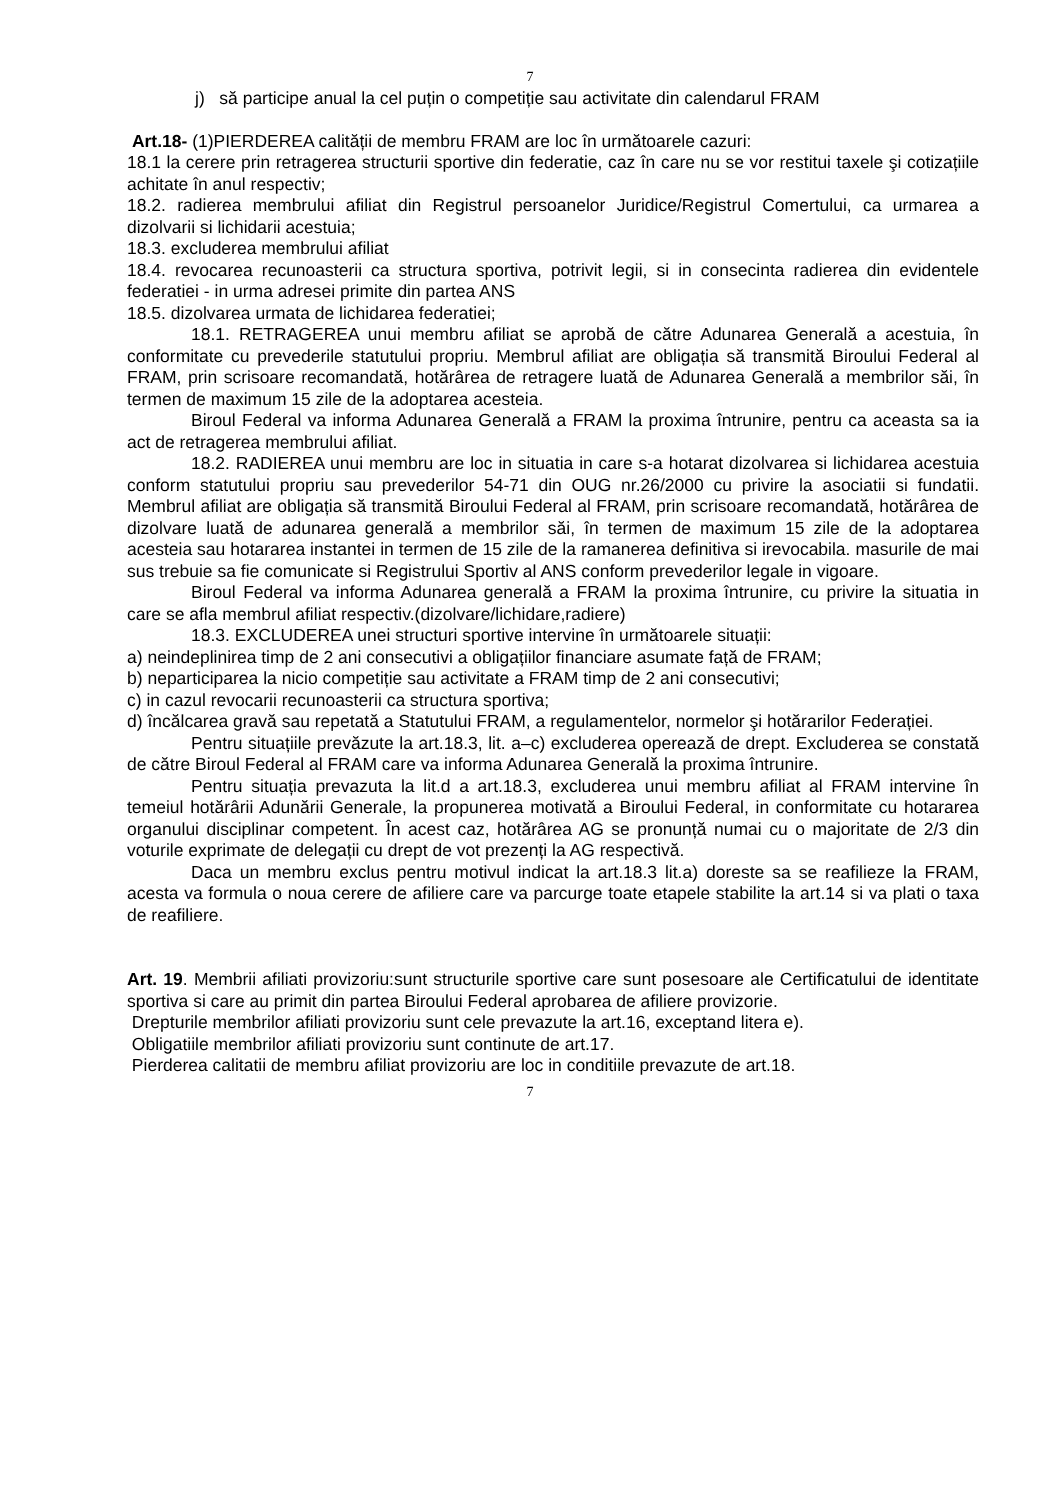7
j) să participe anual la cel puțin o competiție sau activitate din calendarul FRAM
Art.18- (1)PIERDEREA calității de membru FRAM are loc în următoarele cazuri:
18.1 la cerere prin retragerea structurii sportive din federatie, caz în care nu se vor restitui taxele şi cotizațiile achitate în anul respectiv;
18.2. radierea membrului afiliat din Registrul persoanelor Juridice/Registrul Comertului, ca urmarea a dizolvarii si lichidarii acestuia;
18.3. excluderea membrului afiliat
18.4. revocarea recunoasterii ca structura sportiva, potrivit legii, si in consecinta radierea din evidentele federatiei - in urma adresei primite din partea ANS
18.5. dizolvarea urmata de lichidarea federatiei;
18.1. RETRAGEREA unui membru afiliat se aprobă de către Adunarea Generală a acestuia, în conformitate cu prevederile statutului propriu. Membrul afiliat are obligația să transmită Biroului Federal al FRAM, prin scrisoare recomandată, hotărârea de retragere luată de Adunarea Generală a membrilor săi, în termen de maximum 15 zile de la adoptarea acesteia.
Biroul Federal va informa Adunarea Generală a FRAM la proxima întrunire, pentru ca aceasta sa ia act de retragerea membrului afiliat.
18.2. RADIEREA unui membru are loc in situatia in care s-a hotarat dizolvarea si lichidarea acestuia conform statutului propriu sau prevederilor 54-71 din OUG nr.26/2000 cu privire la asociatii si fundatii. Membrul afiliat are obligația să transmită Biroului Federal al FRAM, prin scrisoare recomandată, hotărârea de dizolvare luată de adunarea generală a membrilor săi, în termen de maximum 15 zile de la adoptarea acesteia sau hotararea instantei in termen de 15 zile de la ramanerea definitiva si irevocabila. masurile de mai sus trebuie sa fie comunicate si Registrului Sportiv al ANS conform prevederilor legale in vigoare.
Biroul Federal va informa Adunarea generală a FRAM la proxima întrunire, cu privire la situatia in care se afla membrul afiliat respectiv.(dizolvare/lichidare,radiere)
18.3. EXCLUDEREA unei structuri sportive intervine în următoarele situații:
a) neindeplinirea timp de 2 ani consecutivi a obligațiilor financiare asumate față de FRAM;
b) neparticiparea la nicio competiție sau activitate a FRAM timp de 2 ani consecutivi;
c) in cazul revocarii recunoasterii ca structura sportiva;
d) încălcarea gravă sau repetată a Statutului FRAM, a regulamentelor, normelor şi hotărarilor Federației.
Pentru situațiile prevăzute la art.18.3, lit. a–c) excluderea operează de drept. Excluderea se constată de către Biroul Federal al FRAM care va informa Adunarea Generală la proxima întrunire.
Pentru situația prevazuta la lit.d a art.18.3, excluderea unui membru afiliat al FRAM intervine în temeiul hotărârii Adunării Generale, la propunerea motivată a Biroului Federal, in conformitate cu hotararea organului disciplinar competent. În acest caz, hotărârea AG se pronunță numai cu o majoritate de 2/3 din voturile exprimate de delegații cu drept de vot prezenți la AG respectivă.
Daca un membru exclus pentru motivul indicat la art.18.3 lit.a) doreste sa se reafilieze la FRAM, acesta va formula o noua cerere de afiliere care va parcurge toate etapele stabilite la art.14 si va plati o taxa de reafiliere.
Art. 19. Membrii afiliati provizoriu:sunt structurile sportive care sunt posesoare ale Certificatului de identitate sportiva si care au primit din partea Biroului Federal aprobarea de afiliere provizorie.
Drepturile membrilor afiliati provizoriu sunt cele prevazute la art.16, exceptand litera e).
Obligatiile membrilor afiliati provizoriu sunt continute de art.17.
Pierderea calitatii de membru afiliat provizoriu are loc in conditiile prevazute de art.18.
7